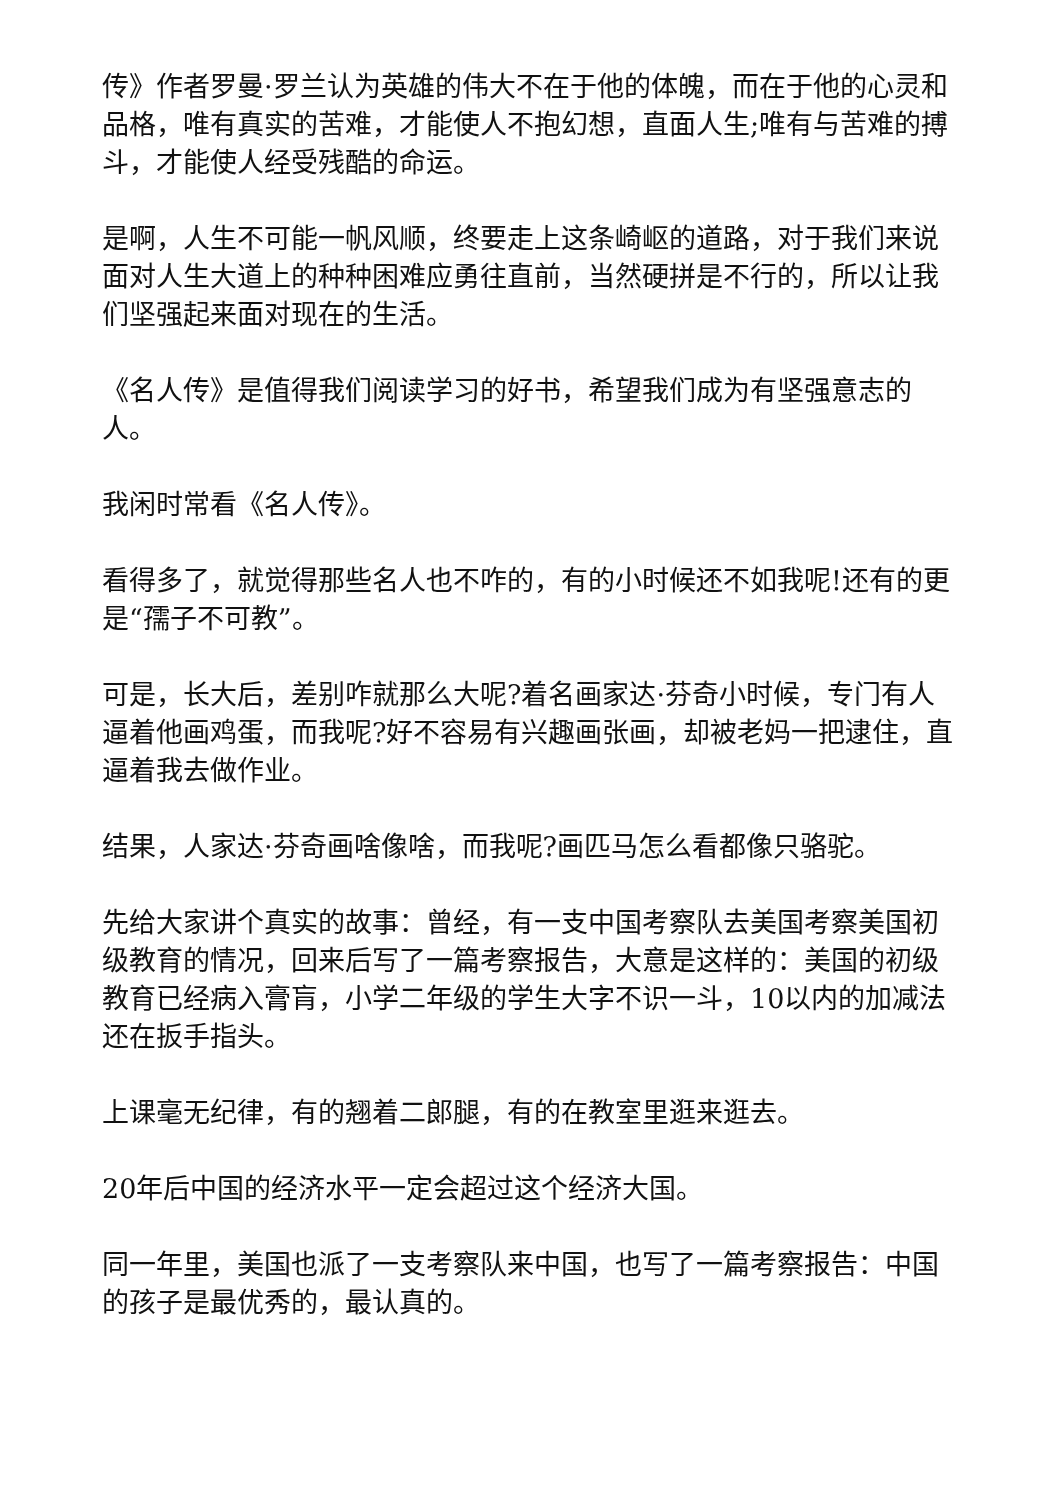传》作者罗曼·罗兰认为英雄的伟大不在于他的体魄，而在于他的心灵和品格，唯有真实的苦难，才能使人不抱幻想，直面人生;唯有与苦难的搏斗，才能使人经受残酷的命运。
是啊，人生不可能一帆风顺，终要走上这条崎岖的道路，对于我们来说面对人生大道上的种种困难应勇往直前，当然硬拼是不行的，所以让我们坚强起来面对现在的生活。
《名人传》是值得我们阅读学习的好书，希望我们成为有坚强意志的人。
我闲时常看《名人传》。
看得多了，就觉得那些名人也不咋的，有的小时候还不如我呢!还有的更是“孺子不可教”。
可是，长大后，差别咋就那么大呢?着名画家达·芬奇小时候，专门有人逼着他画鸡蛋，而我呢?好不容易有兴趣画张画，却被老妈一把逮住，直逼着我去做作业。
结果，人家达·芬奇画啥像啥，而我呢?画匹马怎么看都像只骆驼。
先给大家讲个真实的故事：曾经，有一支中国考察队去美国考察美国初级教育的情况，回来后写了一篇考察报告，大意是这样的：美国的初级教育已经病入膏肓，小学二年级的学生大字不识一斗，10以内的加减法还在扳手指头。
上课毫无纪律，有的翘着二郎腿，有的在教室里逛来逛去。
20年后中国的经济水平一定会超过这个经济大国。
同一年里，美国也派了一支考察队来中国，也写了一篇考察报告：中国的孩子是最优秀的，最认真的。